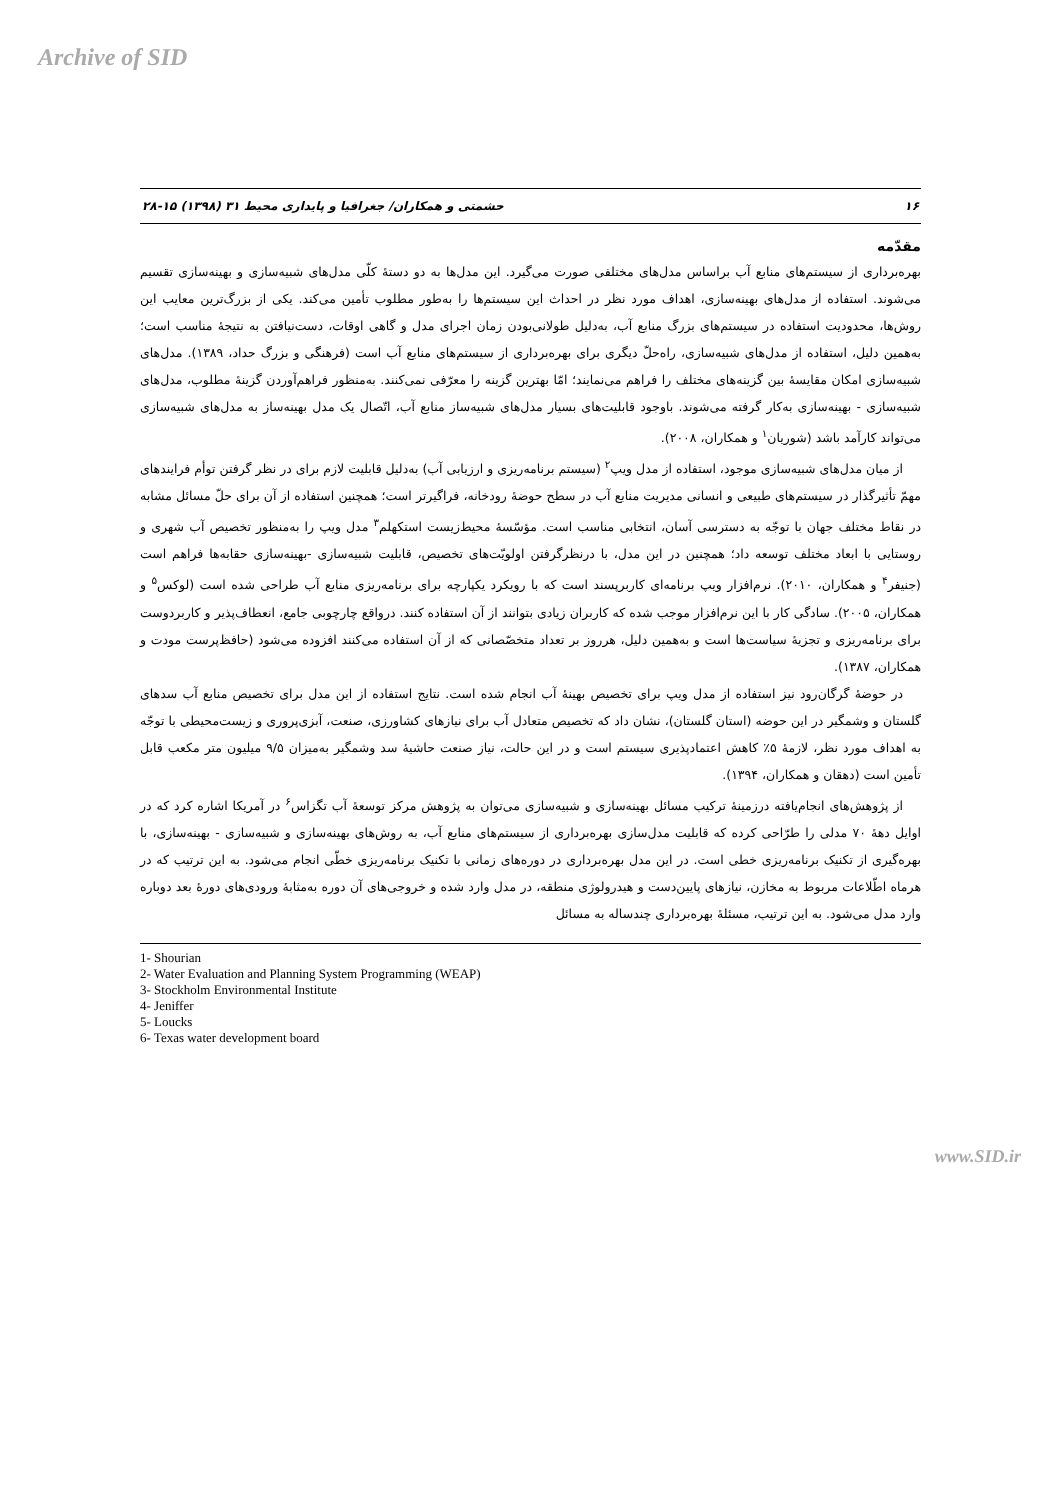Archive of SID
۱۶ حشمتی و همکاران/ جغرافیا و پایداری محیط ۳۱ (۱۳۹۸) ۱۵-۲۸
مقدّمه
بهره‌برداری از سیستم‌های منابع آب براساس مدل‌های مختلفی صورت می‌گیرد. این مدل‌ها به دو دستهٔ کلّی مدل‌های شبیه‌سازی و بهینه‌سازی تقسیم می‌شوند. استفاده از مدل‌های بهینه‌سازی، اهداف مورد نظر در احداث این سیستم‌ها را به‌طور مطلوب تأمین می‌کند. یکی از بزرگ‌ترین معایب این روش‌ها، محدودیت استفاده در سیستم‌های بزرگ منابع آب، به‌دلیل طولانی‌بودن زمان اجرای مدل و گاهی اوقات، دست‌نیافتن به نتیجهٔ مناسب است؛ به‌همین دلیل، استفاده از مدل‌های شبیه‌سازی، راه‌حلّ دیگری برای بهره‌برداری از سیستم‌های منابع آب است (فرهنگی و بزرگ حداد، ۱۳۸۹). مدل‌های شبیه‌سازی امکان مقایسهٔ بین گزینه‌های مختلف را فراهم می‌نمایند؛ امّا بهترین گزینه را معرّفی نمی‌کنند. به‌منظور فراهم‌آوردن گزینهٔ مطلوب، مدل‌های شبیه‌سازی - بهینه‌سازی به‌کار گرفته می‌شوند. باوجود قابلیت‌های بسیار مدل‌های شبیه‌ساز منابع آب، اتّصال یک مدل بهینه‌ساز به مدل‌های شبیه‌سازی می‌تواند کارآمد باشد (شوریان<sup>۱</sup> و همکاران، ۲۰۰۸).
از میان مدل‌های شبیه‌سازی موجود، استفاده از مدل ویپ<sup>۲</sup> (سیستم برنامه‌ریزی و ارزیابی آب) به‌دلیل قابلیت لازم برای در نظر گرفتن توأم فرایندهای مهمّ تأثیرگذار در سیستم‌های طبیعی و انسانی مدیریت منابع آب در سطح حوضهٔ رودخانه، فراگیرتر است؛ همچنین استفاده از آن برای حلّ مسائل مشابه در نقاط مختلف جهان با توجّه به دسترسی آسان، انتخابی مناسب است. مؤسّسهٔ محیط‌زیست استکهلم<sup>۳</sup> مدل ویپ را به‌منظور تخصیص آب شهری و روستایی با ابعاد مختلف توسعه داد؛ همچنین در این مدل، با درنظرگرفتن اولویّت‌های تخصیص، قابلیت شبیه‌سازی -بهینه‌سازی حقابه‌ها فراهم است (جنیفر<sup>۴</sup> و همکاران، ۲۰۱۰). نرم‌افزار ویپ برنامه‌ای کاربرپسند است که با رویکرد یکپارچه برای برنامه‌ریزی منابع آب طراحی شده است (لوکس<sup>۵</sup> و همکاران، ۲۰۰۵). سادگی کار با این نرم‌افزار موجب شده که کاربران زیادی بتوانند از آن استفاده کنند. درواقع چارچوبی جامع، انعطاف‌پذیر و کاربردوست برای برنامه‌ریزی و تجزیهٔ سیاست‌ها است و به‌همین دلیل، هرروز بر تعداد متخصّصانی که از آن استفاده می‌کنند افزوده می‌شود (حافظ‌پرست مودت و همکاران، ۱۳۸۷).
در حوضهٔ گرگان‌رود نیز استفاده از مدل ویپ برای تخصیص بهینهٔ آب انجام شده است. نتایج استفاده از این مدل برای تخصیص منابع آب سدهای گلستان و وشمگیر در این حوضه (استان گلستان)، نشان داد که تخصیص متعادل آب برای نیازهای کشاورزی، صنعت، آبزی‌پروری و زیست‌محیطی با توجّه به اهداف مورد نظر، لازمهٔ ۵٪ کاهش اعتمادپذیری سیستم است و در این حالت، نیاز صنعت حاشیهٔ سد وشمگیر به‌میزان ۹/۵ میلیون متر مکعب قابل تأمین است (دهقان و همکاران، ۱۳۹۴).
از پژوهش‌های انجام‌یافته درزمینهٔ ترکیب مسائل بهینه‌سازی و شبیه‌سازی می‌توان به پژوهش مرکز توسعهٔ آب تگزاس<sup>۶</sup> در آمریکا اشاره کرد که در اوایل دههٔ ۷۰ مدلی را طرّاحی کرده که قابلیت مدل‌سازی بهره‌برداری از سیستم‌های منابع آب، به روش‌های بهینه‌سازی و شبیه‌سازی - بهینه‌سازی، با بهره‌گیری از تکنیک برنامه‌ریزی خطی است. در این مدل بهره‌برداری در دوره‌های زمانی با تکنیک برنامه‌ریزی خطّی انجام می‌شود. به این ترتیب که در هرماه اطّلاعات مربوط به مخازن، نیازهای پایین‌دست و هیدرولوژی منطقه، در مدل وارد شده و خروجی‌های آن دوره به‌مثابهٔ ورودی‌های دورهٔ بعد دوباره وارد مدل می‌شود. به این ترتیب، مسئلهٔ بهره‌برداری چندساله به مسائل
1- Shourian
2- Water Evaluation and Planning System Programming (WEAP)
3- Stockholm Environmental Institute
4- Jeniffer
5- Loucks
6- Texas water development board
www.SID.ir